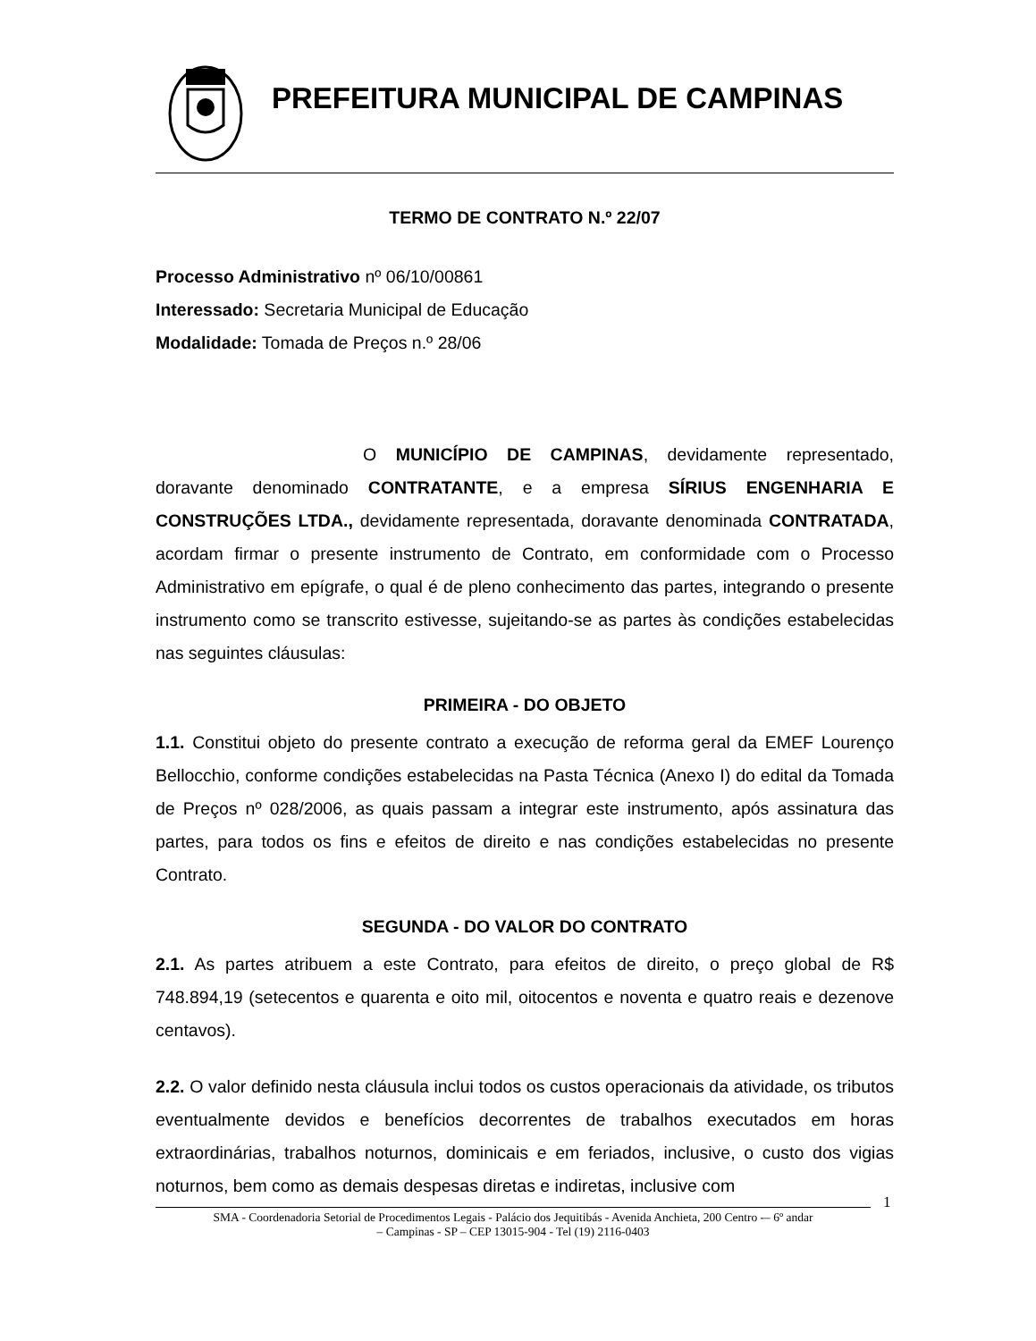PREFEITURA MUNICIPAL DE CAMPINAS
TERMO DE CONTRATO N.º 22/07
Processo Administrativo nº 06/10/00861
Interessado: Secretaria Municipal de Educação
Modalidade: Tomada de Preços n.º 28/06
O MUNICÍPIO DE CAMPINAS, devidamente representado, doravante denominado CONTRATANTE, e a empresa SÍRIUS ENGENHARIA E CONSTRUÇÕES LTDA., devidamente representada, doravante denominada CONTRATADA, acordam firmar o presente instrumento de Contrato, em conformidade com o Processo Administrativo em epígrafe, o qual é de pleno conhecimento das partes, integrando o presente instrumento como se transcrito estivesse, sujeitando-se as partes às condições estabelecidas nas seguintes cláusulas:
PRIMEIRA - DO OBJETO
1.1. Constitui objeto do presente contrato a execução de reforma geral da EMEF Lourenço Bellocchio, conforme condições estabelecidas na Pasta Técnica (Anexo I) do edital da Tomada de Preços nº 028/2006, as quais passam a integrar este instrumento, após assinatura das partes, para todos os fins e efeitos de direito e nas condições estabelecidas no presente Contrato.
SEGUNDA - DO VALOR DO CONTRATO
2.1. As partes atribuem a este Contrato, para efeitos de direito, o preço global de R$ 748.894,19 (setecentos e quarenta e oito mil, oitocentos e noventa e quatro reais e dezenove centavos).
2.2. O valor definido nesta cláusula inclui todos os custos operacionais da atividade, os tributos eventualmente devidos e benefícios decorrentes de trabalhos executados em horas extraordinárias, trabalhos noturnos, dominicais e em feriados, inclusive, o custo dos vigias noturnos, bem como as demais despesas diretas e indiretas, inclusive com
1
SMA - Coordenadoria Setorial de Procedimentos Legais - Palácio dos Jequitibás - Avenida Anchieta, 200 Centro -– 6º andar
– Campinas - SP – CEP 13015-904 - Tel (19) 2116-0403